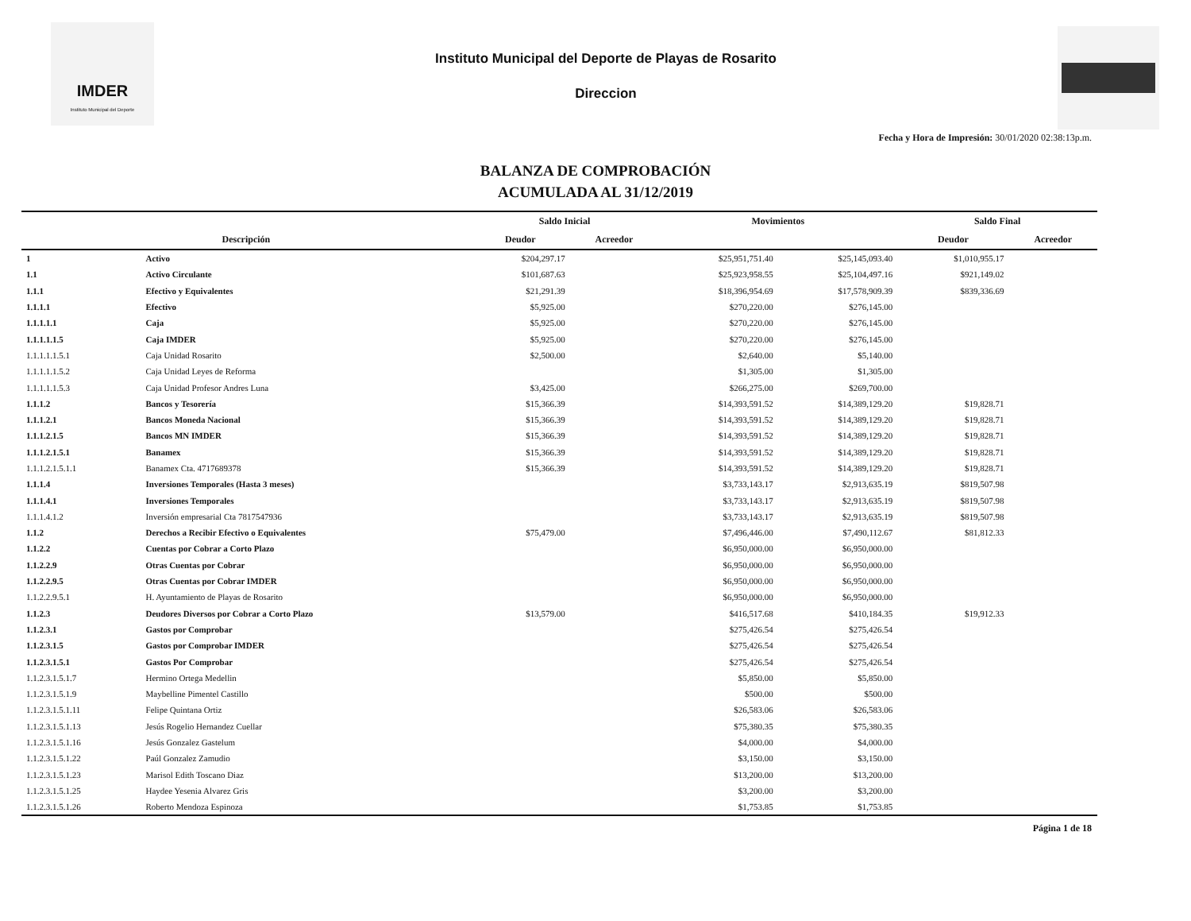IMDER
Instituto Municipal del Deporte
Instituto Municipal del Deporte de Playas de Rosarito
Direccion
Fecha y Hora de Impresión: 30/01/2020 02:38:13p.m.
BALANZA DE COMPROBACIÓN
ACUMULADA AL 31/12/2019
| | | Saldo Inicial | | Movimientos | | Saldo Final | |
| --- | --- | --- | --- | --- | --- | --- | --- |
| Descripción | | Deudor | Acreedor | | | Deudor | Acreedor |
| 1 | Activo | $204,297.17 | | $25,951,751.40 | $25,145,093.40 | $1,010,955.17 | |
| 1.1 | Activo Circulante | $101,687.63 | | $25,923,958.55 | $25,104,497.16 | $921,149.02 | |
| 1.1.1 | Efectivo y Equivalentes | $21,291.39 | | $18,396,954.69 | $17,578,909.39 | $839,336.69 | |
| 1.1.1.1 | Efectivo | $5,925.00 | | $270,220.00 | $276,145.00 | | |
| 1.1.1.1.1 | Caja | $5,925.00 | | $270,220.00 | $276,145.00 | | |
| 1.1.1.1.1.5 | Caja IMDER | $5,925.00 | | $270,220.00 | $276,145.00 | | |
| 1.1.1.1.1.5.1 | Caja Unidad Rosarito | $2,500.00 | | $2,640.00 | $5,140.00 | | |
| 1.1.1.1.1.5.2 | Caja Unidad Leyes de Reforma | | | $1,305.00 | $1,305.00 | | |
| 1.1.1.1.1.5.3 | Caja Unidad Profesor Andres Luna | $3,425.00 | | $266,275.00 | $269,700.00 | | |
| 1.1.1.2 | Bancos y Tesorería | $15,366.39 | | $14,393,591.52 | $14,389,129.20 | $19,828.71 | |
| 1.1.1.2.1 | Bancos Moneda Nacional | $15,366.39 | | $14,393,591.52 | $14,389,129.20 | $19,828.71 | |
| 1.1.1.2.1.5 | Bancos MN IMDER | $15,366.39 | | $14,393,591.52 | $14,389,129.20 | $19,828.71 | |
| 1.1.1.2.1.5.1 | Banamex | $15,366.39 | | $14,393,591.52 | $14,389,129.20 | $19,828.71 | |
| 1.1.1.2.1.5.1.1 | Banamex Cta. 4717689378 | $15,366.39 | | $14,393,591.52 | $14,389,129.20 | $19,828.71 | |
| 1.1.1.4 | Inversiones Temporales (Hasta 3 meses) | | | $3,733,143.17 | $2,913,635.19 | $819,507.98 | |
| 1.1.1.4.1 | Inversiones Temporales | | | $3,733,143.17 | $2,913,635.19 | $819,507.98 | |
| 1.1.1.4.1.2 | Inversión empresarial Cta 7817547936 | | | $3,733,143.17 | $2,913,635.19 | $819,507.98 | |
| 1.1.2 | Derechos a Recibir Efectivo o Equivalentes | $75,479.00 | | $7,496,446.00 | $7,490,112.67 | $81,812.33 | |
| 1.1.2.2 | Cuentas por Cobrar a Corto Plazo | | | $6,950,000.00 | $6,950,000.00 | | |
| 1.1.2.2.9 | Otras Cuentas por Cobrar | | | $6,950,000.00 | $6,950,000.00 | | |
| 1.1.2.2.9.5 | Otras Cuentas por Cobrar IMDER | | | $6,950,000.00 | $6,950,000.00 | | |
| 1.1.2.2.9.5.1 | H. Ayuntamiento de Playas de Rosarito | | | $6,950,000.00 | $6,950,000.00 | | |
| 1.1.2.3 | Deudores Diversos por Cobrar a Corto Plazo | $13,579.00 | | $416,517.68 | $410,184.35 | $19,912.33 | |
| 1.1.2.3.1 | Gastos por Comprobar | | | $275,426.54 | $275,426.54 | | |
| 1.1.2.3.1.5 | Gastos por Comprobar IMDER | | | $275,426.54 | $275,426.54 | | |
| 1.1.2.3.1.5.1 | Gastos Por Comprobar | | | $275,426.54 | $275,426.54 | | |
| 1.1.2.3.1.5.1.7 | Hermino Ortega Medellin | | | $5,850.00 | $5,850.00 | | |
| 1.1.2.3.1.5.1.9 | Maybelline Pimentel Castillo | | | $500.00 | $500.00 | | |
| 1.1.2.3.1.5.1.11 | Felipe Quintana Ortiz | | | $26,583.06 | $26,583.06 | | |
| 1.1.2.3.1.5.1.13 | Jesús Rogelio Hernandez Cuellar | | | $75,380.35 | $75,380.35 | | |
| 1.1.2.3.1.5.1.16 | Jesús Gonzalez Gastelum | | | $4,000.00 | $4,000.00 | | |
| 1.1.2.3.1.5.1.22 | Paúl Gonzalez Zamudio | | | $3,150.00 | $3,150.00 | | |
| 1.1.2.3.1.5.1.23 | Marisol Edith Toscano Diaz | | | $13,200.00 | $13,200.00 | | |
| 1.1.2.3.1.5.1.25 | Haydee Yesenia Alvarez Gris | | | $3,200.00 | $3,200.00 | | |
| 1.1.2.3.1.5.1.26 | Roberto Mendoza Espinoza | | | $1,753.85 | $1,753.85 | | |
Página 1 de 18